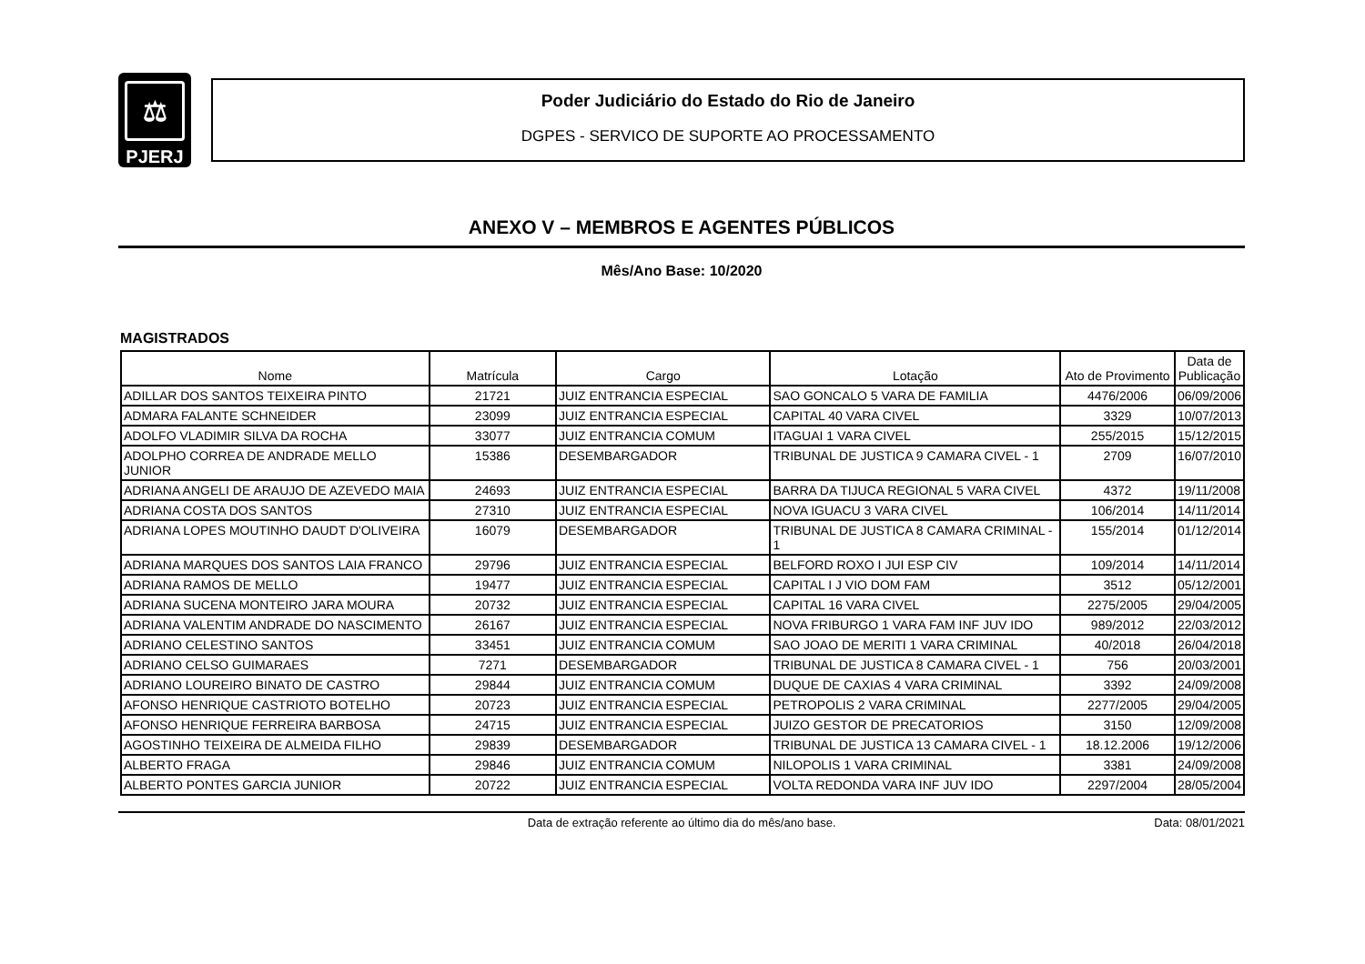⚖
PJERJ
Poder Judiciário do Estado do Rio de Janeiro
DGPES - SERVICO DE SUPORTE AO PROCESSAMENTO
ANEXO V – MEMBROS E AGENTES PÚBLICOS
Mês/Ano Base: 10/2020
MAGISTRADOS
| Nome | Matrícula | Cargo | Lotação | Ato de Provimento | Data de Publicação |
| --- | --- | --- | --- | --- | --- |
| ADILLAR DOS SANTOS TEIXEIRA PINTO | 21721 | JUIZ ENTRANCIA ESPECIAL | SAO GONCALO 5 VARA DE FAMILIA | 4476/2006 | 06/09/2006 |
| ADMARA FALANTE SCHNEIDER | 23099 | JUIZ ENTRANCIA ESPECIAL | CAPITAL 40 VARA CIVEL | 3329 | 10/07/2013 |
| ADOLFO VLADIMIR SILVA DA ROCHA | 33077 | JUIZ ENTRANCIA COMUM | ITAGUAI 1 VARA CIVEL | 255/2015 | 15/12/2015 |
| ADOLPHO CORREA DE ANDRADE MELLO JUNIOR | 15386 | DESEMBARGADOR | TRIBUNAL DE JUSTICA 9 CAMARA CIVEL - 1 | 2709 | 16/07/2010 |
| ADRIANA ANGELI DE ARAUJO DE AZEVEDO MAIA | 24693 | JUIZ ENTRANCIA ESPECIAL | BARRA DA TIJUCA REGIONAL 5 VARA CIVEL | 4372 | 19/11/2008 |
| ADRIANA COSTA DOS SANTOS | 27310 | JUIZ ENTRANCIA ESPECIAL | NOVA IGUACU 3 VARA CIVEL | 106/2014 | 14/11/2014 |
| ADRIANA LOPES MOUTINHO DAUDT D'OLIVEIRA | 16079 | DESEMBARGADOR | TRIBUNAL DE JUSTICA 8 CAMARA CRIMINAL - 1 | 155/2014 | 01/12/2014 |
| ADRIANA MARQUES DOS SANTOS LAIA FRANCO | 29796 | JUIZ ENTRANCIA ESPECIAL | BELFORD ROXO I JUI ESP CIV | 109/2014 | 14/11/2014 |
| ADRIANA RAMOS DE MELLO | 19477 | JUIZ ENTRANCIA ESPECIAL | CAPITAL I J VIO DOM FAM | 3512 | 05/12/2001 |
| ADRIANA SUCENA MONTEIRO JARA MOURA | 20732 | JUIZ ENTRANCIA ESPECIAL | CAPITAL 16 VARA CIVEL | 2275/2005 | 29/04/2005 |
| ADRIANA VALENTIM ANDRADE DO NASCIMENTO | 26167 | JUIZ ENTRANCIA ESPECIAL | NOVA FRIBURGO 1 VARA FAM INF JUV IDO | 989/2012 | 22/03/2012 |
| ADRIANO CELESTINO SANTOS | 33451 | JUIZ ENTRANCIA COMUM | SAO JOAO DE MERITI 1 VARA CRIMINAL | 40/2018 | 26/04/2018 |
| ADRIANO CELSO GUIMARAES | 7271 | DESEMBARGADOR | TRIBUNAL DE JUSTICA 8 CAMARA CIVEL - 1 | 756 | 20/03/2001 |
| ADRIANO LOUREIRO BINATO DE CASTRO | 29844 | JUIZ ENTRANCIA COMUM | DUQUE DE CAXIAS 4 VARA CRIMINAL | 3392 | 24/09/2008 |
| AFONSO HENRIQUE CASTRIOTO BOTELHO | 20723 | JUIZ ENTRANCIA ESPECIAL | PETROPOLIS 2 VARA CRIMINAL | 2277/2005 | 29/04/2005 |
| AFONSO HENRIQUE FERREIRA BARBOSA | 24715 | JUIZ ENTRANCIA ESPECIAL | JUIZO GESTOR DE PRECATORIOS | 3150 | 12/09/2008 |
| AGOSTINHO TEIXEIRA DE ALMEIDA FILHO | 29839 | DESEMBARGADOR | TRIBUNAL DE JUSTICA 13 CAMARA CIVEL - 1 | 18.12.2006 | 19/12/2006 |
| ALBERTO FRAGA | 29846 | JUIZ ENTRANCIA COMUM | NILOPOLIS 1 VARA CRIMINAL | 3381 | 24/09/2008 |
| ALBERTO PONTES GARCIA JUNIOR | 20722 | JUIZ ENTRANCIA ESPECIAL | VOLTA REDONDA VARA INF JUV IDO | 2297/2004 | 28/05/2004 |
Data de extração referente ao último dia do mês/ano base.
Data: 08/01/2021